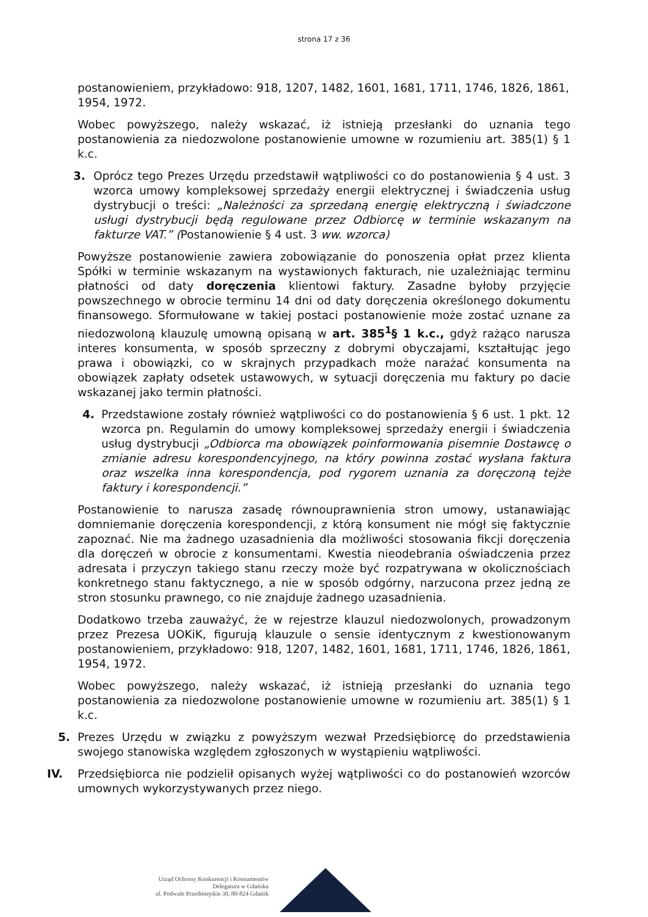strona 17 z 36
postanowieniem, przykładowo: 918, 1207, 1482, 1601, 1681, 1711, 1746, 1826, 1861, 1954, 1972.
Wobec powyższego, należy wskazać, iż istnieją przesłanki do uznania tego postanowienia za niedozwolone postanowienie umowne w rozumieniu art. 385(1) § 1 k.c.
3. Oprócz tego Prezes Urzędu przedstawił wątpliwości co do postanowienia § 4 ust. 3 wzorca umowy kompleksowej sprzedaży energii elektrycznej i świadczenia usług dystrybucji o treści: „Należności za sprzedaną energię elektryczną i świadczone usługi dystrybucji będą regulowane przez Odbiorcę w terminie wskazanym na fakturze VAT.” (Postanowienie § 4 ust. 3 ww. wzorca)
Powyższe postanowienie zawiera zobowiązanie do ponoszenia opłat przez klienta Spółki w terminie wskazanym na wystawionych fakturach, nie uzależniając terminu płatności od daty doręczenia klientowi faktury. Zasadne byłoby przyjęcie powszechnego w obrocie terminu 14 dni od daty doręczenia określonego dokumentu finansowego. Sformułowane w takiej postaci postanowienie może zostać uznane za niedozwoloną klauzulę umowną opisaną w art. 385<sup>1</sup>§ 1 k.c., gdyż rażąco narusza interes konsumenta, w sposób sprzeczny z dobrymi obyczajami, kształtując jego prawa i obowiązki, co w skrajnych przypadkach może narażać konsumenta na obowiązek zapłaty odsetek ustawowych, w sytuacji doręczenia mu faktury po dacie wskazanej jako termin płatności.
4. Przedstawione zostały również wątpliwości co do postanowienia § 6 ust. 1 pkt. 12 wzorca pn. Regulamin do umowy kompleksowej sprzedaży energii i świadczenia usług dystrybucji „Odbiorca ma obowiązek poinformowania pisemnie Dostawcę o zmianie adresu korespondencyjnego, na który powinna zostać wysłana faktura oraz wszelka inna korespondencja, pod rygorem uznania za doręczoną tejże faktury i korespondencji.”
Postanowienie to narusza zasadę równouprawnienia stron umowy, ustanawiając domniemanie doręczenia korespondencji, z którą konsument nie mógł się faktycznie zapoznać. Nie ma żadnego uzasadnienia dla możliwości stosowania fikcji doręczenia dla doręczeń w obrocie z konsumentami. Kwestia nieodebrania oświadczenia przez adresata i przyczyn takiego stanu rzeczy może być rozpatrywana w okolicznościach konkretnego stanu faktycznego, a nie w sposób odgórny, narzucona przez jedną ze stron stosunku prawnego, co nie znajduje żadnego uzasadnienia.
Dodatkowo trzeba zauważyć, że w rejestrze klauzul niedozwolonych, prowadzonym przez Prezesa UOKiK, figurują klauzule o sensie identycznym z kwestionowanym postanowieniem, przykładowo: 918, 1207, 1482, 1601, 1681, 1711, 1746, 1826, 1861, 1954, 1972.
Wobec powyższego, należy wskazać, iż istnieją przesłanki do uznania tego postanowienia za niedozwolone postanowienie umowne w rozumieniu art. 385(1) § 1 k.c.
5. Prezes Urzędu w związku z powyższym wezwał Przedsiębiorcę do przedstawienia swojego stanowiska względem zgłoszonych w wystąpieniu wątpliwości.
IV. Przedsiębiorca nie podzielił opisanych wyżej wątpliwości co do postanowień wzorców umownych wykorzystywanych przez niego.
Urząd Ochrony Konkurencji i Konsumentów
Delegatura w Gdańsku
ul. Podwale Przedmiejskie 30, 80-824 Gdańsk